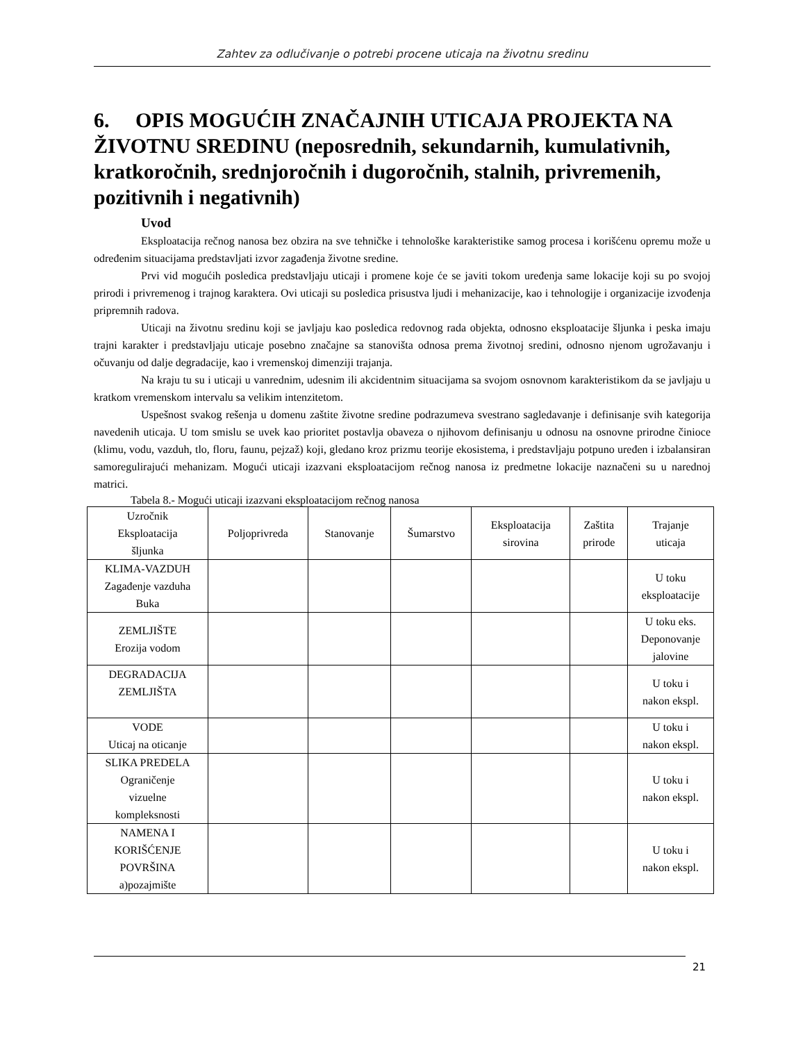Zahtev za odlučivanje o potrebi procene uticaja na životnu sredinu
6. OPIS MOGUĆIH ZNAČAJNIH UTICAJA PROJEKTA NA ŽIVOTNU SREDINU (neposrednih, sekundarnih, kumulativnih, kratkoročnih, srednjoročnih i dugoročnih, stalnih, privremenih, pozitivnih i negativnih)
Uvod
Eksploatacija rečnog nanosa bez obzira na sve tehničke i tehnološke karakteristike samog procesa i korišćenu opremu može u određenim situacijama predstavljati izvor zagađenja životne sredine.
Prvi vid mogućih posledica predstavljaju uticaji i promene koje će se javiti tokom uređenja same lokacije koji su po svojoj prirodi i privremenog i trajnog karaktera. Ovi uticaji su posledica prisustva ljudi i mehanizacije, kao i tehnologije i organizacije izvođenja pripremnih radova.
Uticaji na životnu sredinu koji se javljaju kao posledica redovnog rada objekta, odnosno eksploatacije šljunka i peska imaju trajni karakter i predstavljaju uticaje posebno značajne sa stanovišta odnosa prema životnoj sredini, odnosno njenom ugrožavanju i očuvanju od dalje degradacije, kao i vremenskoj dimenziji trajanja.
Na kraju tu su i uticaji u vanrednim, udesnim ili akcidentnim situacijama sa svojom osnovnom karakteristikom da se javljaju u kratkom vremenskom intervalu sa velikim intenzitetom.
Uspešnost svakog rešenja u domenu zaštite životne sredine podrazumeva svestrano sagledavanje i definisanje svih kategorija navedenih uticaja. U tom smislu se uvek kao prioritet postavlja obaveza o njihovom definisanju u odnosu na osnovne prirodne činioce (klimu, vodu, vazduh, tlo, floru, faunu, pejzaž) koji, gledano kroz prizmu teorije ekosistema, i predstavljaju potpuno uređen i izbalansiran samoregulirajući mehanizam. Mogući uticaji izazvani eksploatacijom rečnog nanosa iz predmetne lokacije naznačeni su u narednoj matrici.
Tabela 8.- Mogući uticaji izazvani eksploatacijom rečnog nanosa
| Uzročnik Eksploatacija šljunka | Poljoprivreda | Stanovanje | Šumarstvo | Eksploatacija sirovina | Zaštita prirode | Trajanje uticaja |
| --- | --- | --- | --- | --- | --- | --- |
| KLIMA-VAZDUH Zagađenje vazduha Buka | | | | | | U toku eksploatacije |
| ZEMLJIŠTE Erozija vodom | | | | | | U toku eks. Deponovanje jalovine |
| DEGRADACIJA ZEMLJIŠTA | | | | | | U toku i nakon ekspl. |
| VODE Uticaj na oticanje | | | | | | U toku i nakon ekspl. |
| SLIKA PREDELA Ograničenje vizuelne kompleksnosti | | | | | | U toku i nakon ekspl. |
| NAMENA I KORIŠĆENJE POVRŠINA a)pozajmište | | | | | | U toku i nakon ekspl. |
21